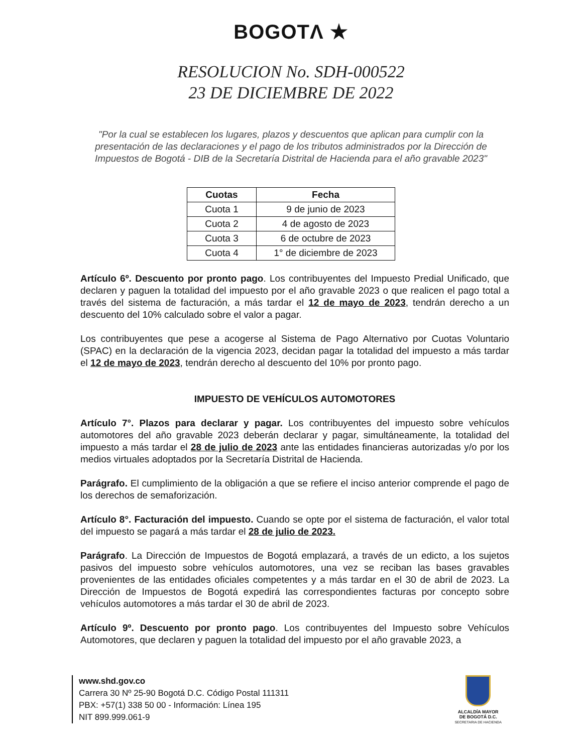BOGOTΛ ★
RESOLUCION No. SDH-000522
23 DE DICIEMBRE DE 2022
"Por la cual se establecen los lugares, plazos y descuentos que aplican para cumplir con la presentación de las declaraciones y el pago de los tributos administrados por la Dirección de Impuestos de Bogotá - DIB de la Secretaría Distrital de Hacienda para el año gravable 2023"
| Cuotas | Fecha |
| --- | --- |
| Cuota 1 | 9 de junio de 2023 |
| Cuota 2 | 4 de agosto de 2023 |
| Cuota 3 | 6 de octubre de 2023 |
| Cuota 4 | 1° de diciembre de 2023 |
Artículo 6º. Descuento por pronto pago. Los contribuyentes del Impuesto Predial Unificado, que declaren y paguen la totalidad del impuesto por el año gravable 2023 o que realicen el pago total a través del sistema de facturación, a más tardar el 12 de mayo de 2023, tendrán derecho a un descuento del 10% calculado sobre el valor a pagar.
Los contribuyentes que pese a acogerse al Sistema de Pago Alternativo por Cuotas Voluntario (SPAC) en la declaración de la vigencia 2023, decidan pagar la totalidad del impuesto a más tardar el 12 de mayo de 2023, tendrán derecho al descuento del 10% por pronto pago.
IMPUESTO DE VEHÍCULOS AUTOMOTORES
Artículo 7°. Plazos para declarar y pagar. Los contribuyentes del impuesto sobre vehículos automotores del año gravable 2023 deberán declarar y pagar, simultáneamente, la totalidad del impuesto a más tardar el 28 de julio de 2023 ante las entidades financieras autorizadas y/o por los medios virtuales adoptados por la Secretaría Distrital de Hacienda.
Parágrafo. El cumplimiento de la obligación a que se refiere el inciso anterior comprende el pago de los derechos de semaforización.
Artículo 8°. Facturación del impuesto. Cuando se opte por el sistema de facturación, el valor total del impuesto se pagará a más tardar el 28 de julio de 2023.
Parágrafo. La Dirección de Impuestos de Bogotá emplazará, a través de un edicto, a los sujetos pasivos del impuesto sobre vehículos automotores, una vez se reciban las bases gravables provenientes de las entidades oficiales competentes y a más tardar en el 30 de abril de 2023. La Dirección de Impuestos de Bogotá expedirá las correspondientes facturas por concepto sobre vehículos automotores a más tardar el 30 de abril de 2023.
Artículo 9º. Descuento por pronto pago. Los contribuyentes del Impuesto sobre Vehículos Automotores, que declaren y paguen la totalidad del impuesto por el año gravable 2023, a
www.shd.gov.co
Carrera 30 Nº 25-90 Bogotá D.C. Código Postal 111311
PBX: +57(1) 338 50 00 - Información: Línea 195
NIT 899.999.061-9
ALCALDÍA MAYOR
DE BOGOTÁ D.C.
SECRETARIA DE HACIENDA